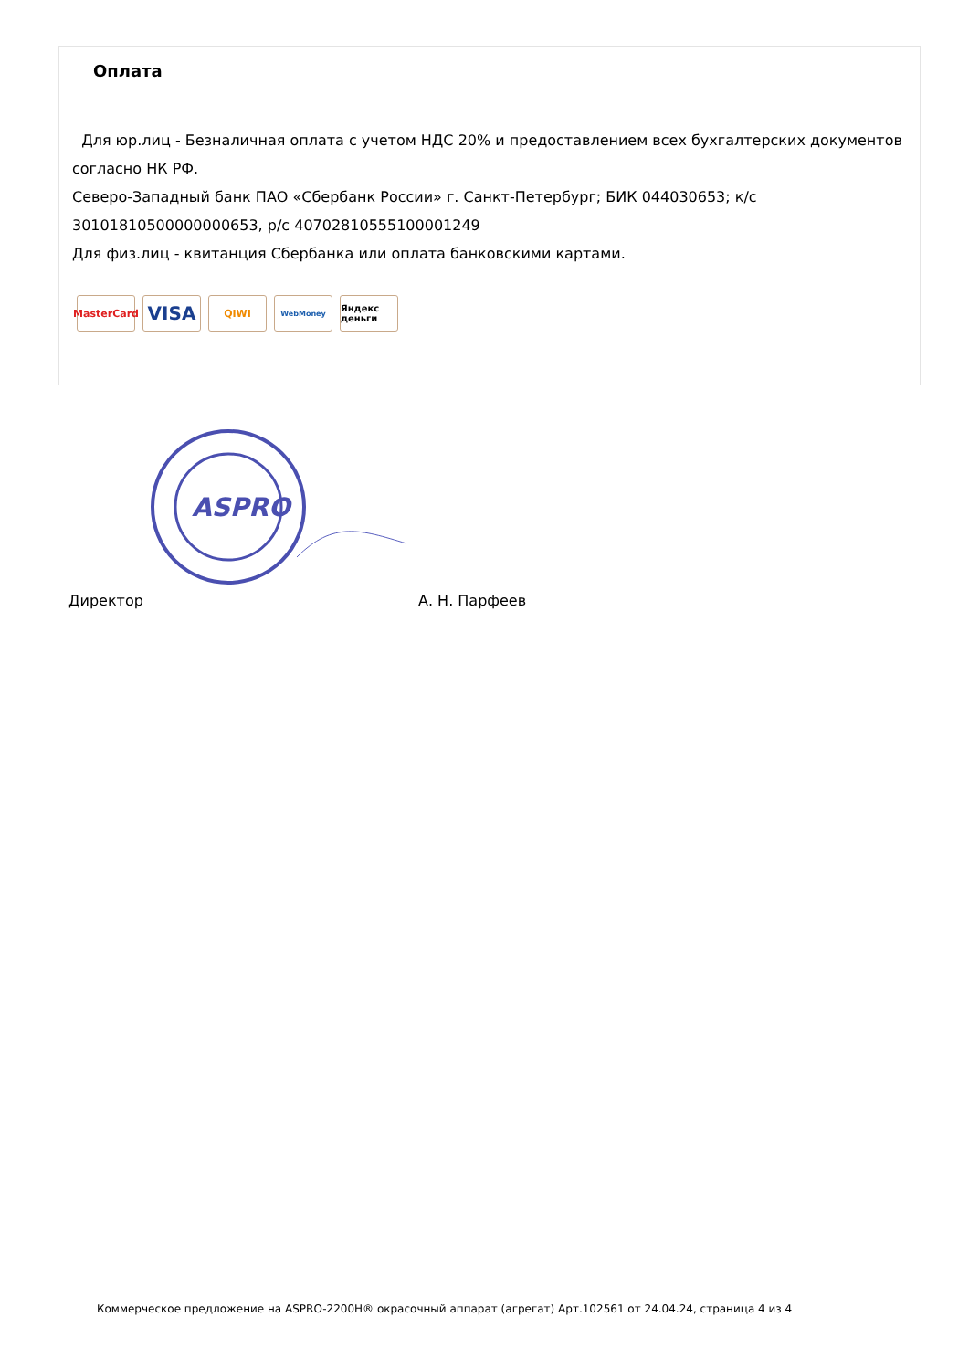Оплата
Для юр.лиц - Безналичная оплата с учетом НДС 20% и предоставлением всех бухгалтерских документов согласно НК РФ.
Северо-Западный банк ПАО «Сбербанк России» г. Санкт-Петербург; БИК 044030653; к/с 30101810500000000653, р/с 40702810555100001249
Для физ.лиц - квитанция Сбербанка или оплата банковскими картами.
MasterCard
VISA
QIWI
WebMoney
Яндекс деньги
ASPRO
Директор А. Н. Парфеев
Коммерческое предложение на ASPRO-2200H® окрасочный аппарат (агрегат) Арт.102561 от 24.04.24, страница 4 из 4